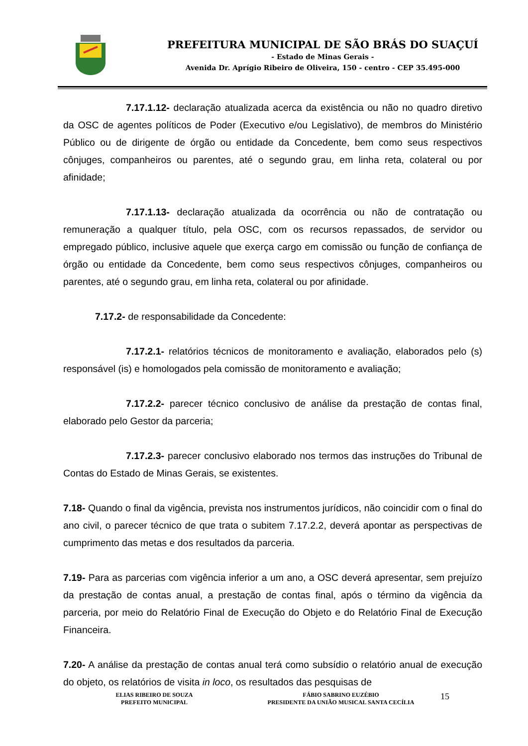PREFEITURA MUNICIPAL DE SÃO BRÁS DO SUAÇUÍ
- Estado de Minas Gerais -
Avenida Dr. Aprígio Ribeiro de Oliveira, 150 - centro - CEP 35.495-000
7.17.1.12- declaração atualizada acerca da existência ou não no quadro diretivo da OSC de agentes políticos de Poder (Executivo e/ou Legislativo), de membros do Ministério Público ou de dirigente de órgão ou entidade da Concedente, bem como seus respectivos cônjuges, companheiros ou parentes, até o segundo grau, em linha reta, colateral ou por afinidade;
7.17.1.13- declaração atualizada da ocorrência ou não de contratação ou remuneração a qualquer título, pela OSC, com os recursos repassados, de servidor ou empregado público, inclusive aquele que exerça cargo em comissão ou função de confiança de órgão ou entidade da Concedente, bem como seus respectivos cônjuges, companheiros ou parentes, até o segundo grau, em linha reta, colateral ou por afinidade.
7.17.2- de responsabilidade da Concedente:
7.17.2.1- relatórios técnicos de monitoramento e avaliação, elaborados pelo (s) responsável (is) e homologados pela comissão de monitoramento e avaliação;
7.17.2.2- parecer técnico conclusivo de análise da prestação de contas final, elaborado pelo Gestor da parceria;
7.17.2.3- parecer conclusivo elaborado nos termos das instruções do Tribunal de Contas do Estado de Minas Gerais, se existentes.
7.18- Quando o final da vigência, prevista nos instrumentos jurídicos, não coincidir com o final do ano civil, o parecer técnico de que trata o subitem 7.17.2.2, deverá apontar as perspectivas de cumprimento das metas e dos resultados da parceria.
7.19- Para as parcerias com vigência inferior a um ano, a OSC deverá apresentar, sem prejuízo da prestação de contas anual, a prestação de contas final, após o término da vigência da parceria, por meio do Relatório Final de Execução do Objeto e do Relatório Final de Execução Financeira.
7.20- A análise da prestação de contas anual terá como subsídio o relatório anual de execução do objeto, os relatórios de visita in loco, os resultados das pesquisas de
ELIAS RIBEIRO DE SOUZA
PREFEITO MUNICIPAL
FÁBIO SABRINO EUZÉBIO
PRESIDENTE DA UNIÃO MUSICAL SANTA CECÍLIA
15